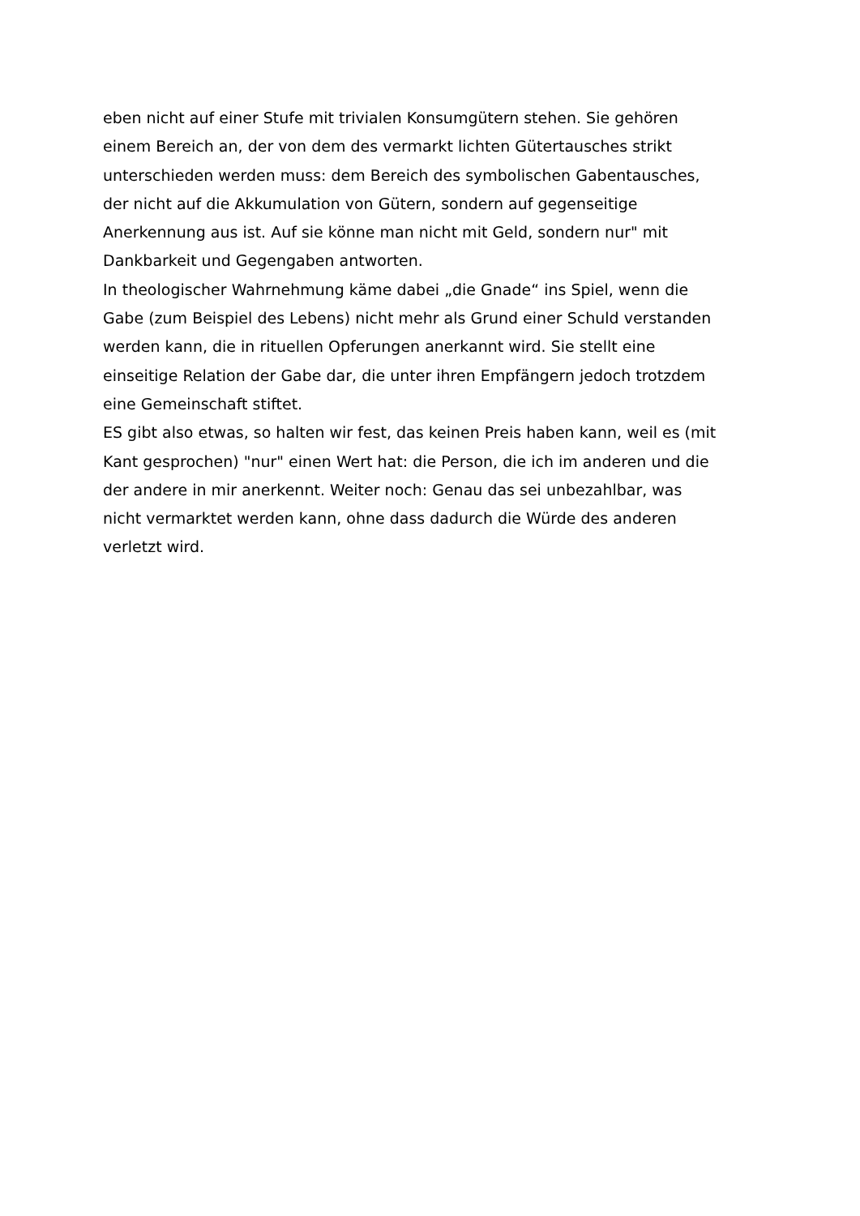eben nicht auf einer Stufe mit trivialen Konsumgütern stehen. Sie gehören
einem Bereich an, der von dem des vermarkt lichten Gütertausches strikt
unterschieden werden muss: dem Bereich des symbolischen Gabentausches,
der nicht auf die Akkumulation von Gütern, sondern auf gegenseitige
Anerkennung aus ist. Auf sie könne man nicht mit Geld, sondern nur" mit
Dankbarkeit und Gegengaben antworten.
In theologischer Wahrnehmung käme dabei „die Gnade“ ins Spiel, wenn die
Gabe (zum Beispiel des Lebens) nicht mehr als Grund einer Schuld verstanden
werden kann, die in rituellen Opferungen anerkannt wird. Sie stellt eine
einseitige Relation der Gabe dar, die unter ihren Empfängern jedoch trotzdem
eine Gemeinschaft stiftet.
ES gibt also etwas, so halten wir fest, das keinen Preis haben kann, weil es (mit
Kant gesprochen) "nur" einen Wert hat: die Person, die ich im anderen und die
der andere in mir anerkennt. Weiter noch: Genau das sei unbezahlbar, was
nicht vermarktet werden kann, ohne dass dadurch die Würde des anderen
verletzt wird.